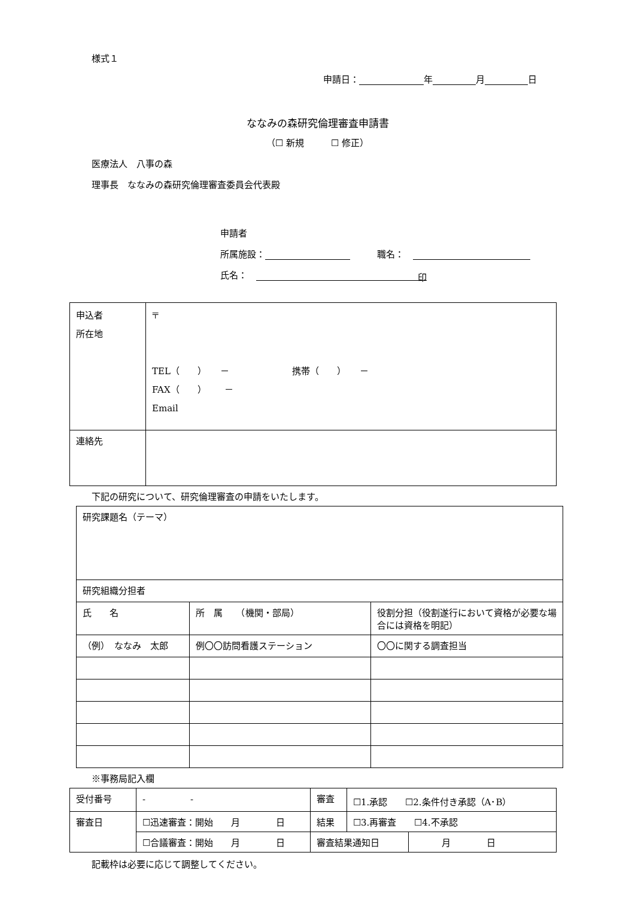様式１
申請日： 年 月 日
ななみの森研究倫理審査申請書
（☐ 新規　　　☐ 修正）
医療法人　八事の森
理事長　ななみの森研究倫理審査委員会代表殿
申請者
所属施設：　　　職名：　
氏名：　印
| 申込者 所在地 | 〒 TEL（ ） － 携帯（ ） － FAX（ ） － Email |
| 連絡先 | |
下記の研究について、研究倫理審査の申請をいたします。
| 研究課題名（テーマ） | | |
| 研究組織分担者 | | |
| 氏 名 | 所 属 （機関・部局） | 役割分担（役割遂行において資格が必要な場合には資格を明記） |
| （例） ななみ 太郎 | 例〇〇訪問看護ステーション | 〇〇に関する調査担当 |
※事務局記入欄
| 受付番号 | - - | 審査 | ☐1.承認 ☐2.条件付き承認（A･B） | |
| 審査日 | ☐迅速審査：開始 月 日 | 結果 | ☐3.再審査 ☐4.不承認 | |
| | ☐合議審査：開始 月 日 | 審査結果通知日 | | 月 日 |
記載枠は必要に応じて調整してください。